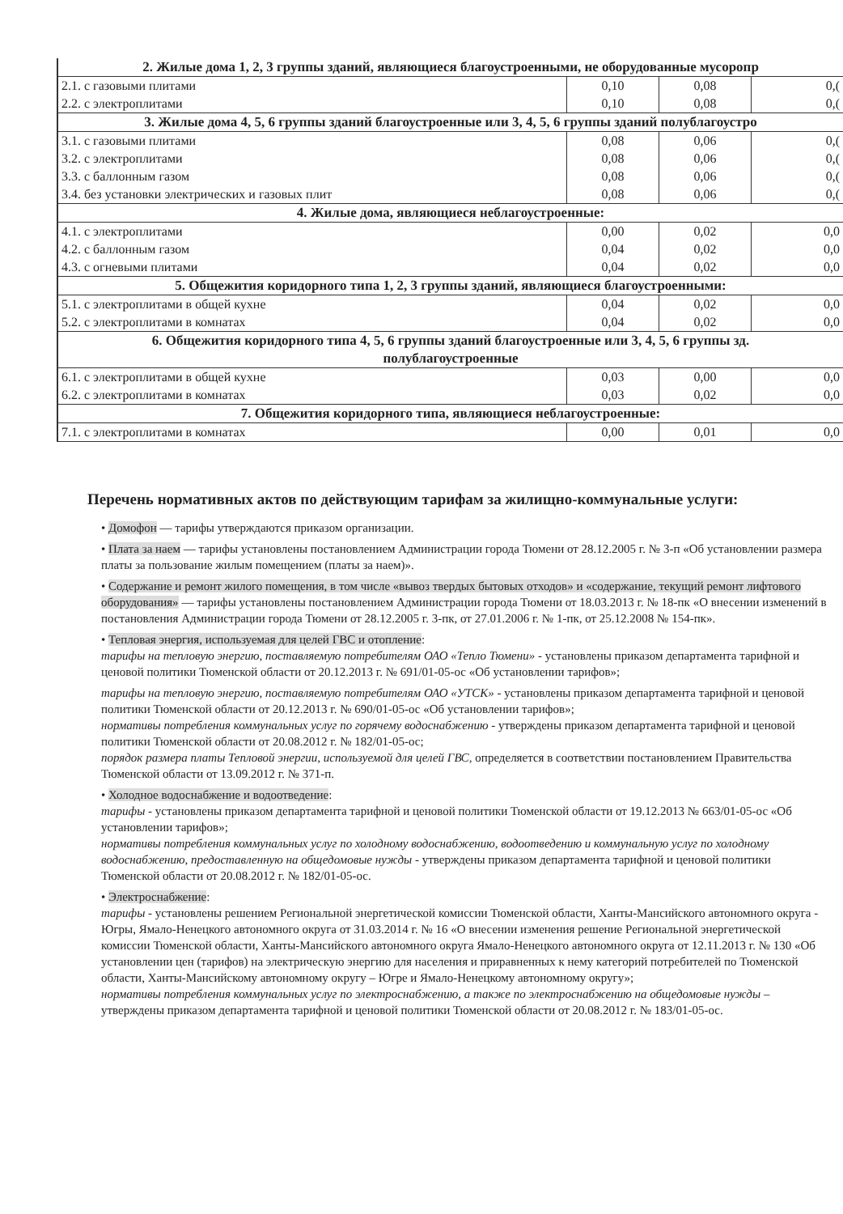| 2. Жилые дома 1, 2, 3 группы зданий, являющиеся благоустроенными, не оборудованные мусоропр | | | |
| 2.1. с газовыми плитами 2.2. с электроплитами | 0,10 0,10 | 0,08 0,08 | 0,( 0,( |
| 3. Жилые дома 4, 5, 6 группы зданий благоустроенные или 3, 4, 5, 6 группы зданий полублагоустро | | | |
| 3.1. с газовыми плитами 3.2. с электроплитами 3.3. с баллонным газом 3.4. без установки электрических и газовых плит | 0,08 0,08 0,08 0,08 | 0,06 0,06 0,06 0,06 | 0,( 0,( 0,( 0,( |
| 4. Жилые дома, являющиеся неблагоустроенные: | | | |
| 4.1. с электроплитами 4.2. с баллонным газом 4.3. с огневыми плитами | 0,00 0,04 0,04 | 0,02 0,02 0,02 | 0,0 0,0 0,0 |
| 5. Общежития коридорного типа 1, 2, 3 группы зданий, являющиеся благоустроенными: | | | |
| 5.1. с электроплитами в общей кухне 5.2. с электроплитами в комнатах | 0,04 0,04 | 0,02 0,02 | 0,0 0,0 |
| 6. Общежития коридорного типа 4, 5, 6 группы зданий благоустроенные или 3, 4, 5, 6 группы зд. полублагоустроенные | | | |
| 6.1. с электроплитами в общей кухне 6.2. с электроплитами в комнатах | 0,03 0,03 | 0,00 0,02 | 0,0 0,0 |
| 7. Общежития коридорного типа, являющиеся неблагоустроенные: | | | |
| 7.1. с электроплитами в комнатах | 0,00 | 0,01 | 0,0 |
Перечень нормативных актов по действующим тарифам за жилищно-коммунальные услуги:
• Домофон — тарифы утверждаются приказом организации.
• Плата за наем — тарифы установлены постановлением Администрации города Тюмени от 28.12.2005 г. № 3-п «Об установлении размера платы за пользование жилым помещением (платы за наем)».
• Содержание и ремонт жилого помещения, в том числе «вывоз твердых бытовых отходов» и «содержание, текущий ремонт лифтового оборудования» — тарифы установлены постановлением Администрации города Тюмени от 18.03.2013 г. № 18-пк «О внесении изменений в постановления Администрации города Тюмени от 28.12.2005 г. 3-пк, от 27.01.2006 г. № 1-пк, от 25.12.2008 № 154-пк».
• Тепловая энергия, используемая для целей ГВС и отопление:
тарифы на тепловую энергию, поставляемую потребителям ОАО «Тепло Тюмени» - установлены приказом департамента тарифной и ценовой политики Тюменской области от 20.12.2013 г. № 691/01-05-ос «Об установлении тарифов»;
тарифы на тепловую энергию, поставляемую потребителям ОАО «УТСК» - установлены приказом департамента тарифной и ценовой политики Тюменской области от 20.12.2013 г. № 690/01-05-ос «Об установлении тарифов»;
нормативы потребления коммунальных услуг по горячему водоснабжению - утверждены приказом департамента тарифной и ценовой политики Тюменской области от 20.08.2012 г. № 182/01-05-ос;
порядок размера платы Тепловой энергии, используемой для целей ГВС, определяется в соответствии постановлением Правительства Тюменской области от 13.09.2012 г. № 371-п.
• Холодное водоснабжение и водоотведение:
тарифы - установлены приказом департамента тарифной и ценовой политики Тюменской области от 19.12.2013 № 663/01-05-ос «Об установлении тарифов»;
нормативы потребления коммунальных услуг по холодному водоснабжению, водоотведению и коммунальную услуг по холодному водоснабжению, предоставленную на общедомовые нужды - утверждены приказом департамента тарифной и ценовой политики Тюменской области от 20.08.2012 г. № 182/01-05-ос.
• Электроснабжение:
тарифы - установлены решением Региональной энергетической комиссии Тюменской области, Ханты-Мансийского автономного округа - Югры, Ямало-Ненецкого автономного округа от 31.03.2014 г. № 16 «О внесении изменения решение Региональной энергетической комиссии Тюменской области, Ханты-Мансийского автономного округа Ямало-Ненецкого автономного округа от 12.11.2013 г. № 130 «Об установлении цен (тарифов) на электрическую энергию для населения и приравненных к нему категорий потребителей по Тюменской области, Ханты-Мансийскому автономному округу – Югре и Ямало-Ненецкому автономному округу»;
нормативы потребления коммунальных услуг по электроснабжению, а также по электроснабжению на общедомовые нужды – утверждены приказом департамента тарифной и ценовой политики Тюменской области от 20.08.2012 г. № 183/01-05-ос.